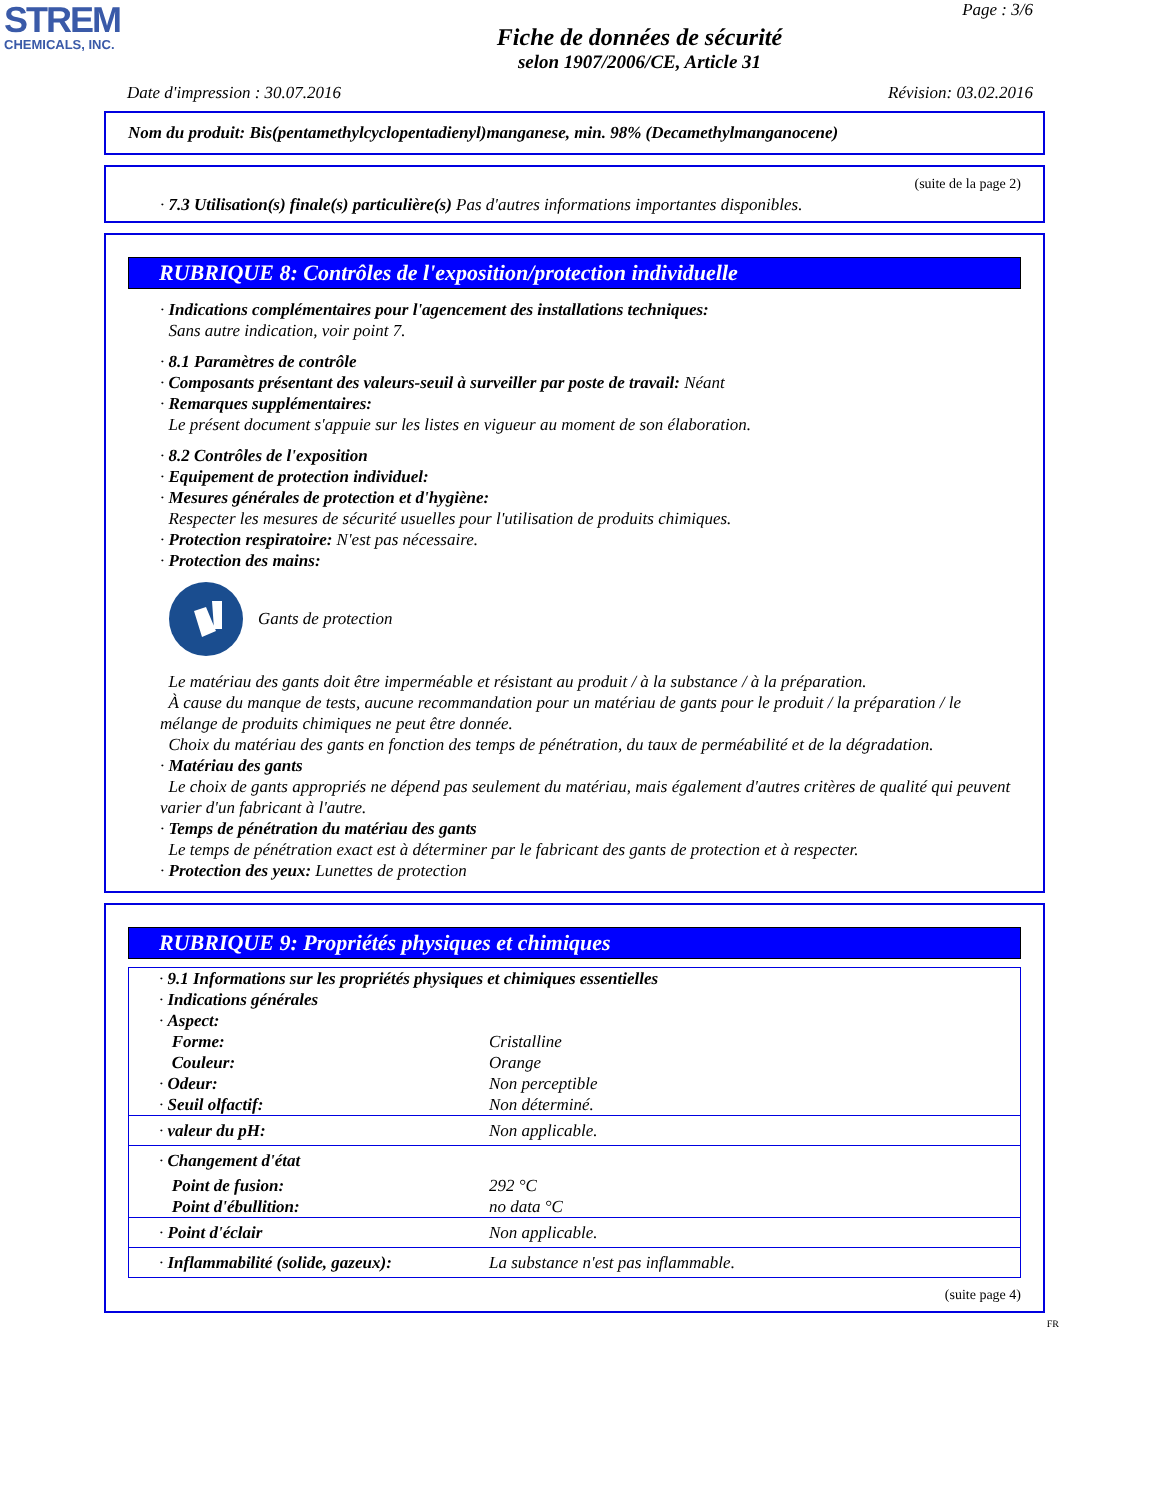STREM
CHEMICALS, INC.
Page : 3/6
Fiche de données de sécurité
selon 1907/2006/CE, Article 31
Date d'impression : 30.07.2016 Révision: 03.02.2016
Nom du produit: Bis(pentamethylcyclopentadienyl)manganese, min. 98% (Decamethylmanganocene)
(suite de la page 2)
· 7.3 Utilisation(s) finale(s) particulière(s) Pas d'autres informations importantes disponibles.
RUBRIQUE 8: Contrôles de l'exposition/protection individuelle
· Indications complémentaires pour l'agencement des installations techniques:
Sans autre indication, voir point 7.
· 8.1 Paramètres de contrôle
· Composants présentant des valeurs-seuil à surveiller par poste de travail: Néant
· Remarques supplémentaires:
Le présent document s'appuie sur les listes en vigueur au moment de son élaboration.
· 8.2 Contrôles de l'exposition
· Equipement de protection individuel:
· Mesures générales de protection et d'hygiène:
Respecter les mesures de sécurité usuelles pour l'utilisation de produits chimiques.
· Protection respiratoire: N'est pas nécessaire.
· Protection des mains:
Gants de protection
Le matériau des gants doit être imperméable et résistant au produit / à la substance / à la préparation.
À cause du manque de tests, aucune recommandation pour un matériau de gants pour le produit / la préparation / le mélange de produits chimiques ne peut être donnée.
Choix du matériau des gants en fonction des temps de pénétration, du taux de perméabilité et de la dégradation.
· Matériau des gants
Le choix de gants appropriés ne dépend pas seulement du matériau, mais également d'autres critères de qualité qui peuvent varier d'un fabricant à l'autre.
· Temps de pénétration du matériau des gants
Le temps de pénétration exact est à déterminer par le fabricant des gants de protection et à respecter.
· Protection des yeux: Lunettes de protection
RUBRIQUE 9: Propriétés physiques et chimiques
| · 9.1 Informations sur les propriétés physiques et chimiques essentielles · Indications générales · Aspect: | |
| Forme: | Cristalline |
| Couleur: | Orange |
| · Odeur: | Non perceptible |
| · Seuil olfactif: | Non déterminé. |
| · valeur du pH: | Non applicable. |
| · Changement d'état | |
| Point de fusion: | 292 °C |
| Point d'ébullition: | no data °C |
| · Point d'éclair | Non applicable. |
| · Inflammabilité (solide, gazeux): | La substance n'est pas inflammable. |
(suite page 4)
FR